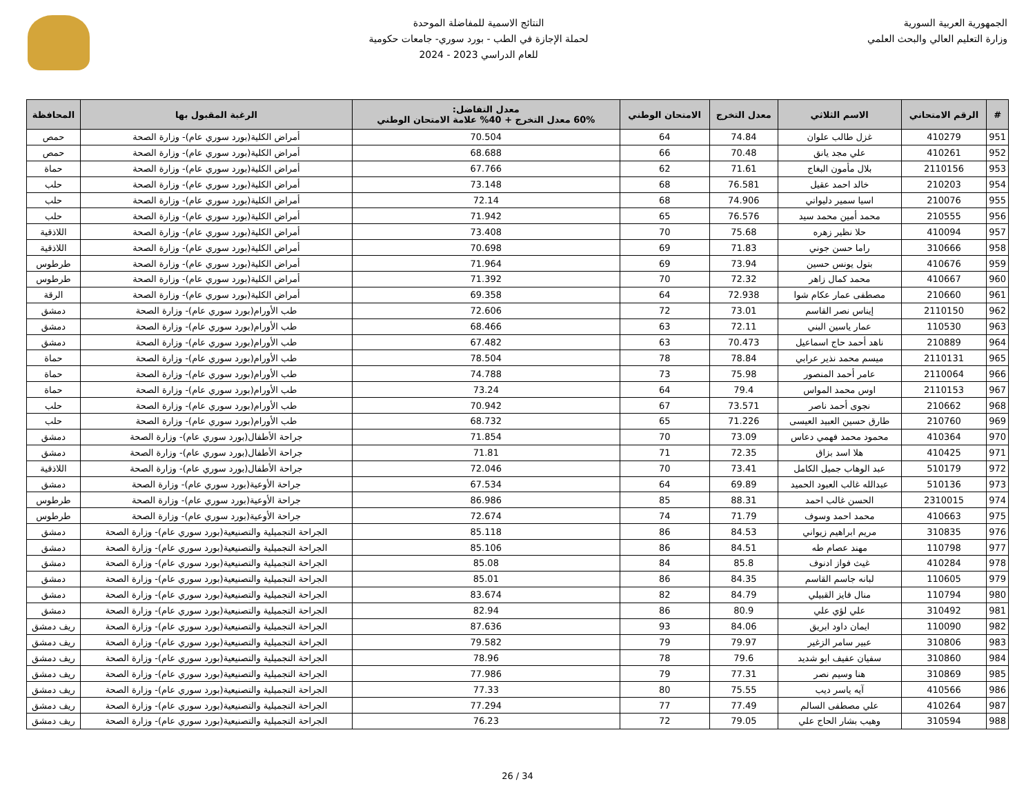الجمهورية العربية السورية
وزارة التعليم العالي والبحث العلمي
النتائج الاسمية للمفاضلة الموحدة
لحملة الإجازة في الطب - بورد سوري- جامعات حكومية
للعام الدراسي 2023 - 2024
| # | الرقم الامتحاني | الاسم الثلاثي | معدل التخرج | الامتحان الوطني | معدل التفاضل: 60% معدل التخرج + 40% علامة الامتحان الوطني | الرغبة المقبول بها | المحافظة |
| --- | --- | --- | --- | --- | --- | --- | --- |
| 951 | 410279 | غزل طالب علوان | 74.84 | 64 | 70.504 | أمراض الكلية(بورد سوري عام)- وزارة الصحة | حمص |
| 952 | 410261 | علي مجد يانق | 70.48 | 66 | 68.688 | أمراض الكلية(بورد سوري عام)- وزارة الصحة | حمص |
| 953 | 2110156 | بلال مأمون البغاج | 71.61 | 62 | 67.766 | أمراض الكلية(بورد سوري عام)- وزارة الصحة | حماة |
| 954 | 210203 | خالد احمد عقيل | 76.581 | 68 | 73.148 | أمراض الكلية(بورد سوري عام)- وزارة الصحة | حلب |
| 955 | 210076 | اسيا سمير دليواتي | 74.906 | 68 | 72.14 | أمراض الكلية(بورد سوري عام)- وزارة الصحة | حلب |
| 956 | 210555 | محمد أمين محمد سيد | 76.576 | 65 | 71.942 | أمراض الكلية(بورد سوري عام)- وزارة الصحة | حلب |
| 957 | 410094 | حلا نظير زهره | 75.68 | 70 | 73.408 | أمراض الكلية(بورد سوري عام)- وزارة الصحة | اللاذقية |
| 958 | 310666 | راما حسن جوني | 71.83 | 69 | 70.698 | أمراض الكلية(بورد سوري عام)- وزارة الصحة | اللاذقية |
| 959 | 410676 | بتول يونس حسين | 73.94 | 69 | 71.964 | أمراض الكلية(بورد سوري عام)- وزارة الصحة | طرطوس |
| 960 | 410667 | محمد كمال زاهر | 72.32 | 70 | 71.392 | أمراض الكلية(بورد سوري عام)- وزارة الصحة | طرطوس |
| 961 | 210660 | مصطفى عمار عكام شوا | 72.938 | 64 | 69.358 | أمراض الكلية(بورد سوري عام)- وزارة الصحة | الرقة |
| 962 | 2110150 | إيناس نصر القاسم | 73.01 | 72 | 72.606 | طب الأورام(بورد سوري عام)- وزارة الصحة | دمشق |
| 963 | 110530 | عمار ياسين البني | 72.11 | 63 | 68.466 | طب الأورام(بورد سوري عام)- وزارة الصحة | دمشق |
| 964 | 210889 | ناهد أحمد حاج اسماعيل | 70.473 | 63 | 67.482 | طب الأورام(بورد سوري عام)- وزارة الصحة | دمشق |
| 965 | 2110131 | ميسم محمد نذير عرابي | 78.84 | 78 | 78.504 | طب الأورام(بورد سوري عام)- وزارة الصحة | حماة |
| 966 | 2110064 | عامر أحمد المنصور | 75.98 | 73 | 74.788 | طب الأورام(بورد سوري عام)- وزارة الصحة | حماة |
| 967 | 2110153 | اوس محمد المواس | 79.4 | 64 | 73.24 | طب الأورام(بورد سوري عام)- وزارة الصحة | حماة |
| 968 | 210662 | نجوى أحمد ناصر | 73.571 | 67 | 70.942 | طب الأورام(بورد سوري عام)- وزارة الصحة | حلب |
| 969 | 210760 | طارق حسين العبيد العيسى | 71.226 | 65 | 68.732 | طب الأورام(بورد سوري عام)- وزارة الصحة | حلب |
| 970 | 410364 | محمود محمد فهمي دعاس | 73.09 | 70 | 71.854 | جراحة الأطفال(بورد سوري عام)- وزارة الصحة | دمشق |
| 971 | 410425 | هلا اسد بزاق | 72.35 | 71 | 71.81 | جراحة الأطفال(بورد سوري عام)- وزارة الصحة | دمشق |
| 972 | 510179 | عبد الوهاب جميل الكامل | 73.41 | 70 | 72.046 | جراحة الأطفال(بورد سوري عام)- وزارة الصحة | اللاذقية |
| 973 | 510136 | عبدالله غالب العبود الحميد | 69.89 | 64 | 67.534 | جراحة الأوعية(بورد سوري عام)- وزارة الصحة | دمشق |
| 974 | 2310015 | الحسن غالب احمد | 88.31 | 85 | 86.986 | جراحة الأوعية(بورد سوري عام)- وزارة الصحة | طرطوس |
| 975 | 410663 | محمد احمد وسوف | 71.79 | 74 | 72.674 | جراحة الأوعية(بورد سوري عام)- وزارة الصحة | طرطوس |
| 976 | 310835 | مريم ابراهيم زيواني | 84.53 | 86 | 85.118 | الجراحة التجميلية والتصنيعية(بورد سوري عام)- وزارة الصحة | دمشق |
| 977 | 110798 | مهند عصام طه | 84.51 | 86 | 85.106 | الجراحة التجميلية والتصنيعية(بورد سوري عام)- وزارة الصحة | دمشق |
| 978 | 410284 | غيث فواز ادنوف | 85.8 | 84 | 85.08 | الجراحة التجميلية والتصنيعية(بورد سوري عام)- وزارة الصحة | دمشق |
| 979 | 110605 | لبانه جاسم القاسم | 84.35 | 86 | 85.01 | الجراحة التجميلية والتصنيعية(بورد سوري عام)- وزارة الصحة | دمشق |
| 980 | 110794 | منال فايز القبيلي | 84.79 | 82 | 83.674 | الجراحة التجميلية والتصنيعية(بورد سوري عام)- وزارة الصحة | دمشق |
| 981 | 310492 | علي لؤي علي | 80.9 | 86 | 82.94 | الجراحة التجميلية والتصنيعية(بورد سوري عام)- وزارة الصحة | دمشق |
| 982 | 110090 | ايمان داود ابريق | 84.06 | 93 | 87.636 | الجراحة التجميلية والتصنيعية(بورد سوري عام)- وزارة الصحة | ريف دمشق |
| 983 | 310806 | عبير سامر الزغير | 79.97 | 79 | 79.582 | الجراحة التجميلية والتصنيعية(بورد سوري عام)- وزارة الصحة | ريف دمشق |
| 984 | 310860 | سفيان عفيف ابو شديد | 79.6 | 78 | 78.96 | الجراحة التجميلية والتصنيعية(بورد سوري عام)- وزارة الصحة | ريف دمشق |
| 985 | 310869 | هنا وسيم نصر | 77.31 | 79 | 77.986 | الجراحة التجميلية والتصنيعية(بورد سوري عام)- وزارة الصحة | ريف دمشق |
| 986 | 410566 | آيه ياسر ديب | 75.55 | 80 | 77.33 | الجراحة التجميلية والتصنيعية(بورد سوري عام)- وزارة الصحة | ريف دمشق |
| 987 | 410264 | علي مصطفى السالم | 77.49 | 77 | 77.294 | الجراحة التجميلية والتصنيعية(بورد سوري عام)- وزارة الصحة | ريف دمشق |
| 988 | 310594 | وهيب بشار الحاج علي | 79.05 | 72 | 76.23 | الجراحة التجميلية والتصنيعية(بورد سوري عام)- وزارة الصحة | ريف دمشق |
26 / 34